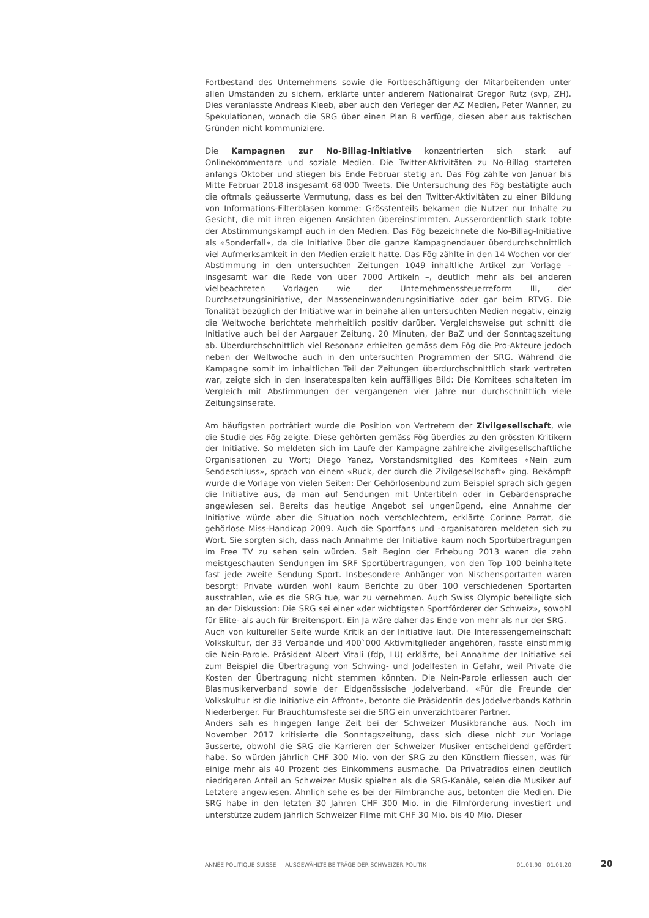Fortbestand des Unternehmens sowie die Fortbeschäftigung der Mitarbeitenden unter allen Umständen zu sichern, erklärte unter anderem Nationalrat Gregor Rutz (svp, ZH). Dies veranlasste Andreas Kleeb, aber auch den Verleger der AZ Medien, Peter Wanner, zu Spekulationen, wonach die SRG über einen Plan B verfüge, diesen aber aus taktischen Gründen nicht kommuniziere.
Die Kampagnen zur No-Billag-Initiative konzentrierten sich stark auf Onlinekommentare und soziale Medien. Die Twitter-Aktivitäten zu No-Billag starteten anfangs Oktober und stiegen bis Ende Februar stetig an. Das Fög zählte von Januar bis Mitte Februar 2018 insgesamt 68'000 Tweets. Die Untersuchung des Fög bestätigte auch die oftmals geäusserte Vermutung, dass es bei den Twitter-Aktivitäten zu einer Bildung von Informations-Filterblasen komme: Grösstenteils bekamen die Nutzer nur Inhalte zu Gesicht, die mit ihren eigenen Ansichten übereinstimmten. Ausserordentlich stark tobte der Abstimmungskampf auch in den Medien. Das Fög bezeichnete die No-Billag-Initiative als «Sonderfall», da die Initiative über die ganze Kampagnendauer überdurchschnittlich viel Aufmerksamkeit in den Medien erzielt hatte. Das Fög zählte in den 14 Wochen vor der Abstimmung in den untersuchten Zeitungen 1049 inhaltliche Artikel zur Vorlage – insgesamt war die Rede von über 7000 Artikeln –, deutlich mehr als bei anderen vielbeachteten Vorlagen wie der Unternehmenssteuerreform III, der Durchsetzungsinitiative, der Masseneinwanderungsinitiative oder gar beim RTVG. Die Tonalität bezüglich der Initiative war in beinahe allen untersuchten Medien negativ, einzig die Weltwoche berichtete mehrheitlich positiv darüber. Vergleichsweise gut schnitt die Initiative auch bei der Aargauer Zeitung, 20 Minuten, der BaZ und der Sonntagszeitung ab. Überdurchschnittlich viel Resonanz erhielten gemäss dem Fög die Pro-Akteure jedoch neben der Weltwoche auch in den untersuchten Programmen der SRG. Während die Kampagne somit im inhaltlichen Teil der Zeitungen überdurchschnittlich stark vertreten war, zeigte sich in den Inseratespalten kein auffälliges Bild: Die Komitees schalteten im Vergleich mit Abstimmungen der vergangenen vier Jahre nur durchschnittlich viele Zeitungsinserate.
Am häufigsten porträtiert wurde die Position von Vertretern der Zivilgesellschaft, wie die Studie des Fög zeigte. Diese gehörten gemäss Fög überdies zu den grössten Kritikern der Initiative. So meldeten sich im Laufe der Kampagne zahlreiche zivilgesellschaftliche Organisationen zu Wort; Diego Yanez, Vorstandsmitglied des Komitees «Nein zum Sendeschluss», sprach von einem «Ruck, der durch die Zivilgesellschaft» ging. Bekämpft wurde die Vorlage von vielen Seiten: Der Gehörlosenbund zum Beispiel sprach sich gegen die Initiative aus, da man auf Sendungen mit Untertiteln oder in Gebärdensprache angewiesen sei. Bereits das heutige Angebot sei ungenügend, eine Annahme der Initiative würde aber die Situation noch verschlechtern, erklärte Corinne Parrat, die gehörlose Miss-Handicap 2009. Auch die Sportfans und -organisatoren meldeten sich zu Wort. Sie sorgten sich, dass nach Annahme der Initiative kaum noch Sportübertragungen im Free TV zu sehen sein würden. Seit Beginn der Erhebung 2013 waren die zehn meistgeschauten Sendungen im SRF Sportübertragungen, von den Top 100 beinhaltete fast jede zweite Sendung Sport. Insbesondere Anhänger von Nischensportarten waren besorgt: Private würden wohl kaum Berichte zu über 100 verschiedenen Sportarten ausstrahlen, wie es die SRG tue, war zu vernehmen. Auch Swiss Olympic beteiligte sich an der Diskussion: Die SRG sei einer «der wichtigsten Sportförderer der Schweiz», sowohl für Elite- als auch für Breitensport. Ein Ja wäre daher das Ende von mehr als nur der SRG.
Auch von kultureller Seite wurde Kritik an der Initiative laut. Die Interessengemeinschaft Volkskultur, der 33 Verbände und 400`000 Aktivmitglieder angehören, fasste einstimmig die Nein-Parole. Präsident Albert Vitali (fdp, LU) erklärte, bei Annahme der Initiative sei zum Beispiel die Übertragung von Schwing- und Jodelfesten in Gefahr, weil Private die Kosten der Übertragung nicht stemmen könnten. Die Nein-Parole erliessen auch der Blasmusikerverband sowie der Eidgenössische Jodelverband. «Für die Freunde der Volkskultur ist die Initiative ein Affront», betonte die Präsidentin des Jodelverbands Kathrin Niederberger. Für Brauchtumsfeste sei die SRG ein unverzichtbarer Partner.
Anders sah es hingegen lange Zeit bei der Schweizer Musikbranche aus. Noch im November 2017 kritisierte die Sonntagszeitung, dass sich diese nicht zur Vorlage äusserte, obwohl die SRG die Karrieren der Schweizer Musiker entscheidend gefördert habe. So würden jährlich CHF 300 Mio. von der SRG zu den Künstlern fliessen, was für einige mehr als 40 Prozent des Einkommens ausmache. Da Privatradios einen deutlich niedrigeren Anteil an Schweizer Musik spielten als die SRG-Kanäle, seien die Musiker auf Letztere angewiesen. Ähnlich sehe es bei der Filmbranche aus, betonten die Medien. Die SRG habe in den letzten 30 Jahren CHF 300 Mio. in die Filmförderung investiert und unterstütze zudem jährlich Schweizer Filme mit CHF 30 Mio. bis 40 Mio. Dieser
ANNÉE POLITIQUE SUISSE — AUSGEWÄHLTE BEITRÄGE DER SCHWEIZER POLITIK 01.01.90 - 01.01.20
20